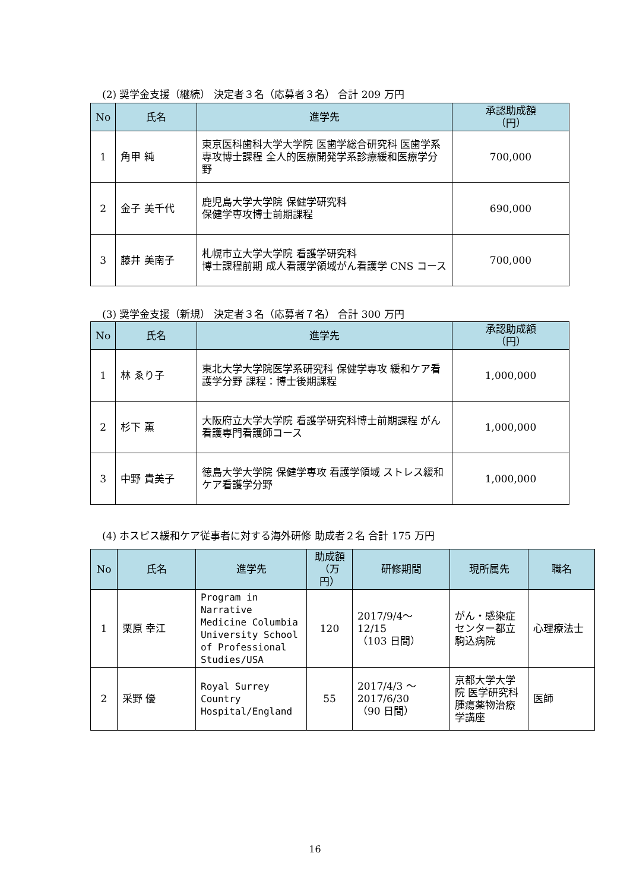(2) 奨学金支援（継続） 決定者３名（応募者３名） 合計 209 万円
| No | 氏名 | 進学先 | 承認助成額 （円） |
| --- | --- | --- | --- |
| 1 | 角甲 純 | 東京医科歯科大学大学院 医歯学総合研究科 医歯学系専攻博士課程 全人的医療開発学系診療緩和医療学分野 | 700,000 |
| 2 | 金子 美千代 | 鹿児島大学大学院 保健学研究科 保健学専攻博士前期課程 | 690,000 |
| 3 | 藤井 美南子 | 札幌市立大学大学院 看護学研究科 博士課程前期 成人看護学領域がん看護学 CNS コース | 700,000 |
(3) 奨学金支援（新規） 決定者３名（応募者７名） 合計 300 万円
| No | 氏名 | 進学先 | 承認助成額 （円） |
| --- | --- | --- | --- |
| 1 | 林 ゑり子 | 東北大学大学院医学系研究科 保健学専攻 緩和ケア看護学分野 課程：博士後期課程 | 1,000,000 |
| 2 | 杉下 薫 | 大阪府立大学大学院 看護学研究科博士前期課程 がん看護専門看護師コース | 1,000,000 |
| 3 | 中野 貴美子 | 徳島大学大学院 保健学専攻 看護学領域 ストレス緩和ケア看護学分野 | 1,000,000 |
(4) ホスピス緩和ケア従事者に対する海外研修 助成者２名 合計 175 万円
| No | 氏名 | 進学先 | 助成額 （万円） | 研修期間 | 現所属先 | 職名 |
| --- | --- | --- | --- | --- | --- | --- |
| 1 | 栗原 幸江 | Program in Narrative Medicine Columbia University School of Professional Studies/USA | 120 | 2017/9/4～ 12/15 （103 日間） | がん・感染症センター都立駒込病院 | 心理療法士 |
| 2 | 采野 優 | Royal Surrey Country Hospital/England | 55 | 2017/4/3 ～ 2017/6/30 （90 日間） | 京都大学大学院 医学研究科 腫瘍薬物治療学講座 | 医師 |
16